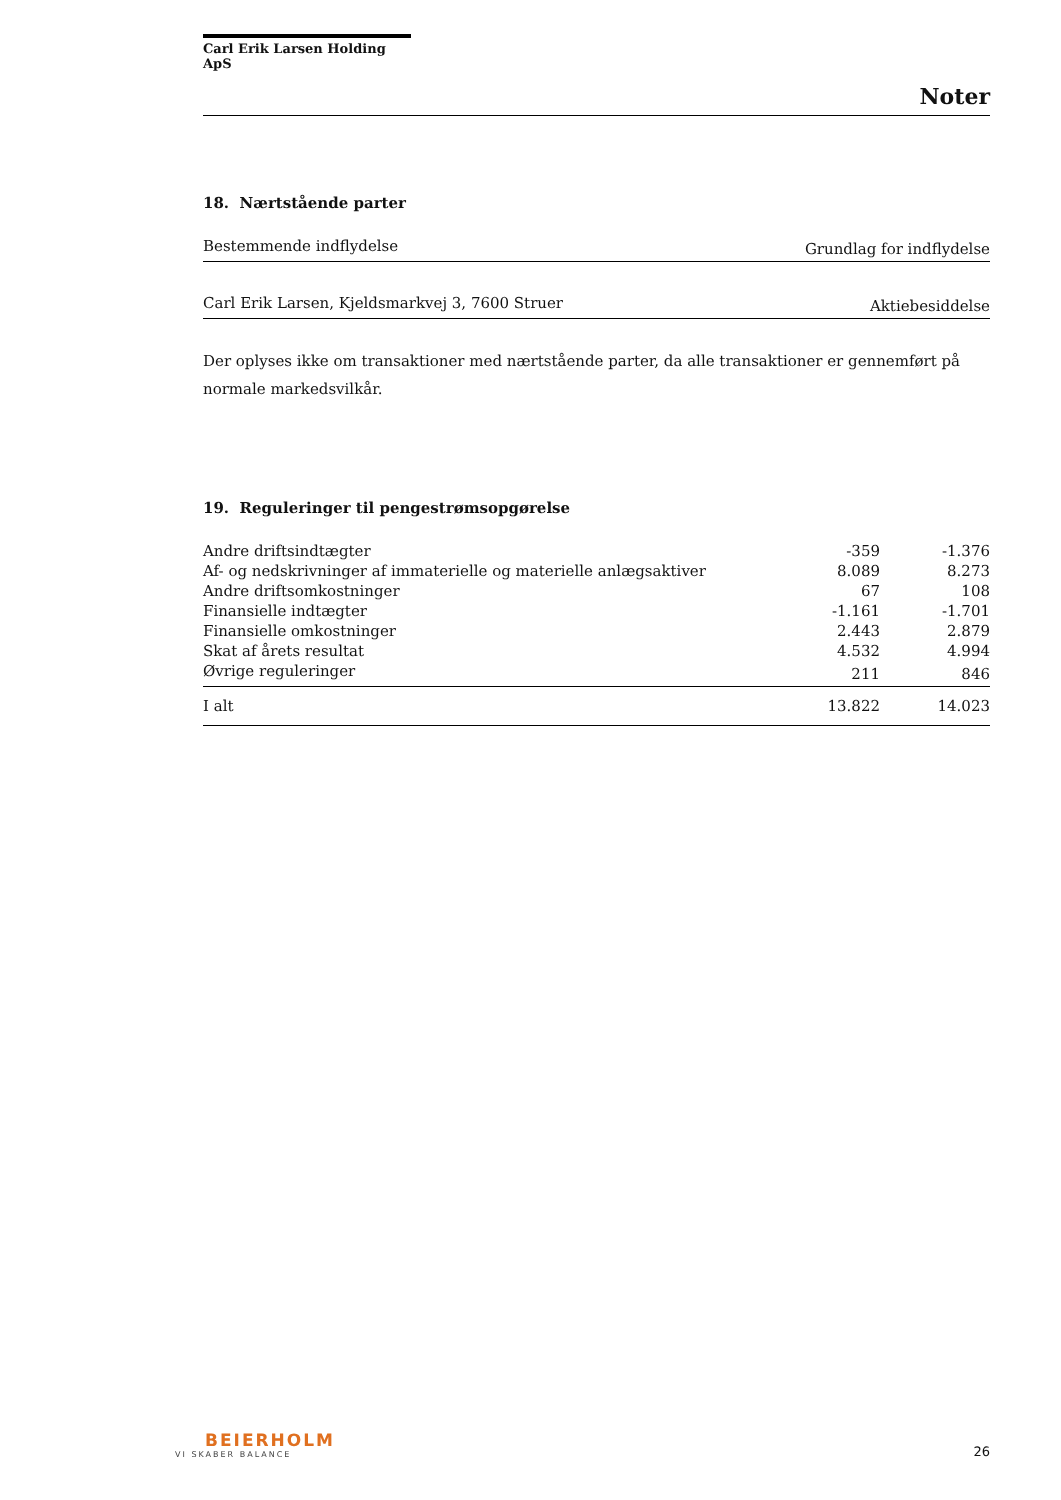Carl Erik Larsen Holding ApS
Noter
18. Nærtstående parter
| Bestemmende indflydelse | Grundlag for indflydelse |
| Carl Erik Larsen, Kjeldsmarkvej 3, 7600 Struer | Aktiebesiddelse |
Der oplyses ikke om transaktioner med nærtstående parter, da alle transaktioner er gennemført på normale markedsvilkår.
19. Reguleringer til pengestrømsopgørelse
| Andre driftsindtægter | -359 | -1.376 |
| Af- og nedskrivninger af immaterielle og materielle anlægsaktiver | 8.089 | 8.273 |
| Andre driftsomkostninger | 67 | 108 |
| Finansielle indtægter | -1.161 | -1.701 |
| Finansielle omkostninger | 2.443 | 2.879 |
| Skat af årets resultat | 4.532 | 4.994 |
| Øvrige reguleringer | 211 | 846 |
| I alt | 13.822 | 14.023 |
BEIERHOLM
VI SKABER BALANCE
26